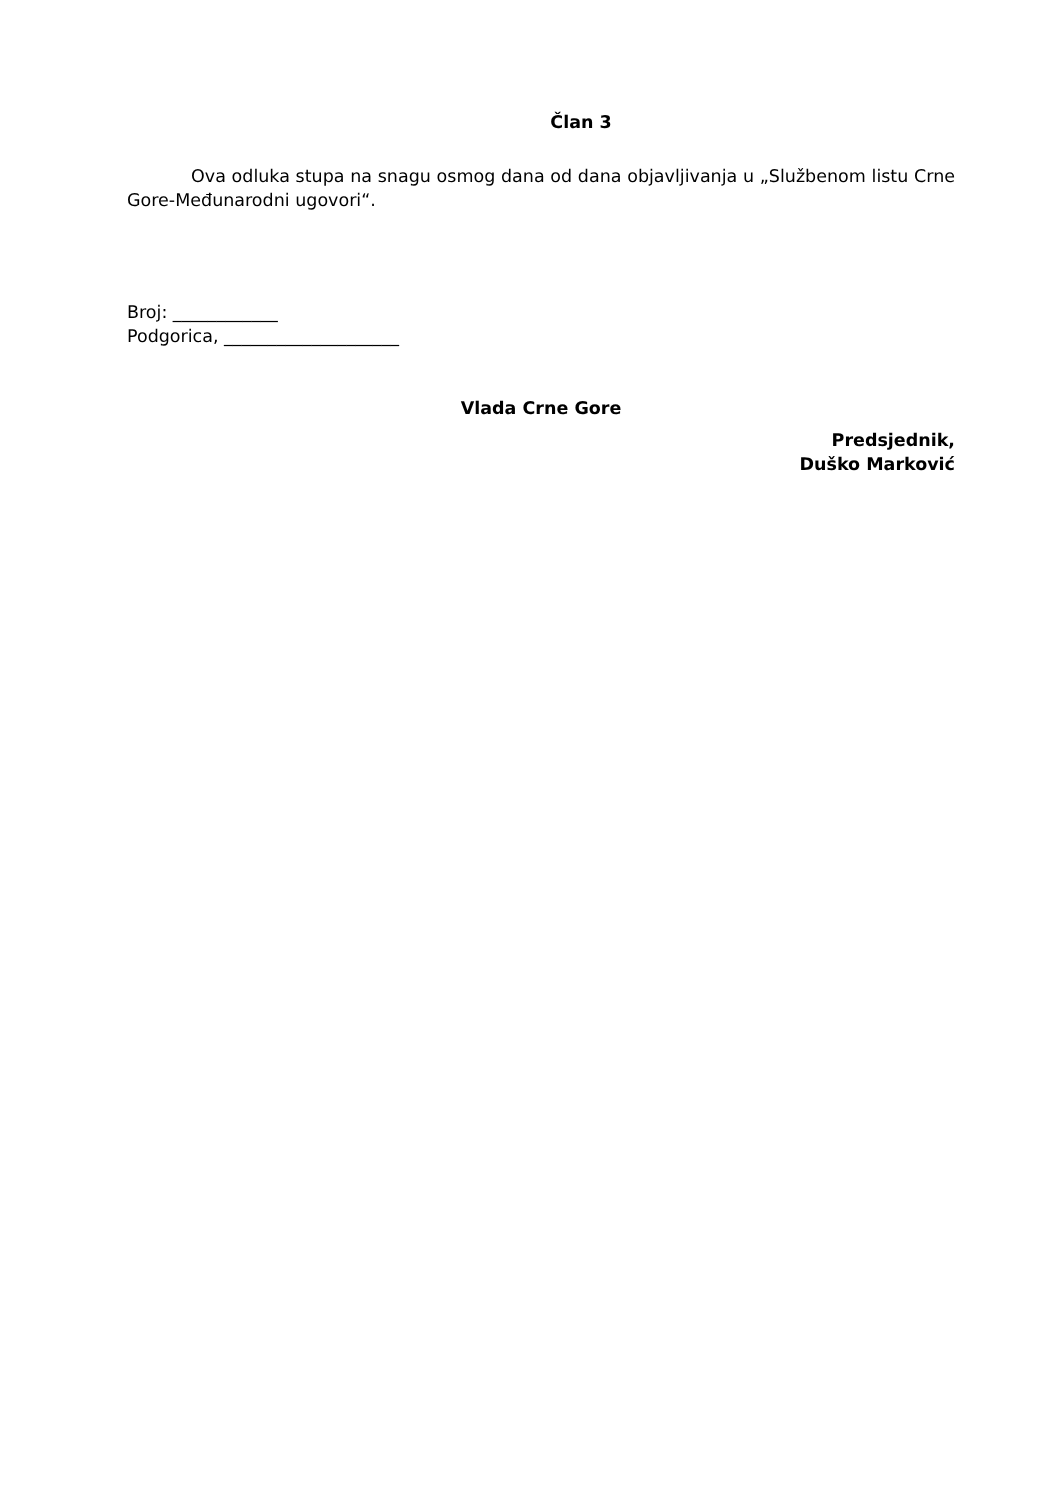Član 3
Ova odluka stupa na snagu osmog dana od dana objavljivanja u „Službenom listu Crne Gore-Međunarodni ugovori“.
Broj: ____________
Podgorica, ____________________
Vlada Crne Gore
Predsjednik,
Duško Marković